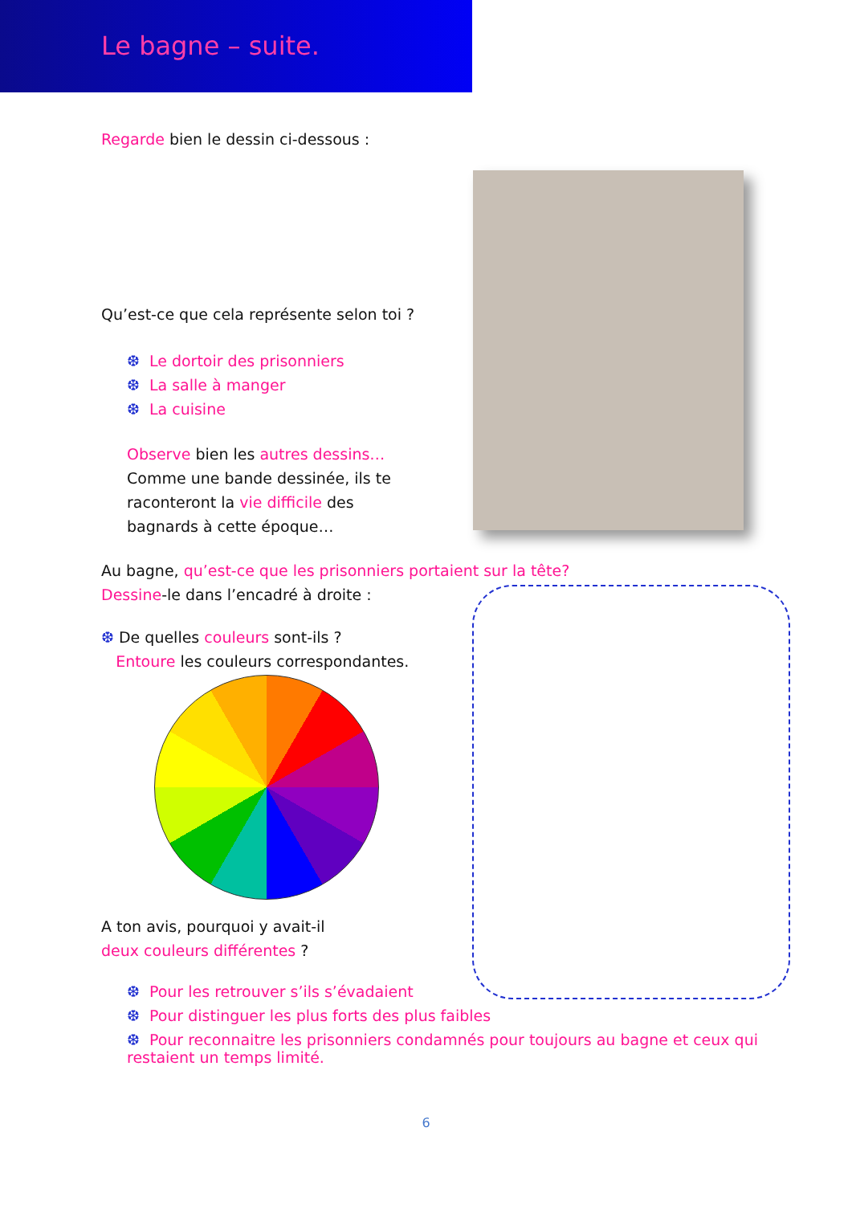Le bagne – suite.
Regarde bien le dessin ci-dessous :
Qu’est-ce que cela représente selon toi ?
❆ Le dortoir des prisonniers
❆ La salle à manger
❆ La cuisine
Observe bien les autres dessins… Comme une bande dessinée, ils te raconteront la vie difficile des bagnards à cette époque…
Au bagne, qu’est-ce que les prisonniers portaient sur la tête?
Dessine-le dans l’encadré à droite :
❆ De quelles couleurs sont-ils ?
Entoure les couleurs correspondantes.
A ton avis, pourquoi y avait-il
deux couleurs différentes ?
❆ Pour les retrouver s’ils s’évadaient
❆ Pour distinguer les plus forts des plus faibles
❆ Pour reconnaitre les prisonniers condamnés pour toujours au bagne et ceux qui restaient un temps limité.
6